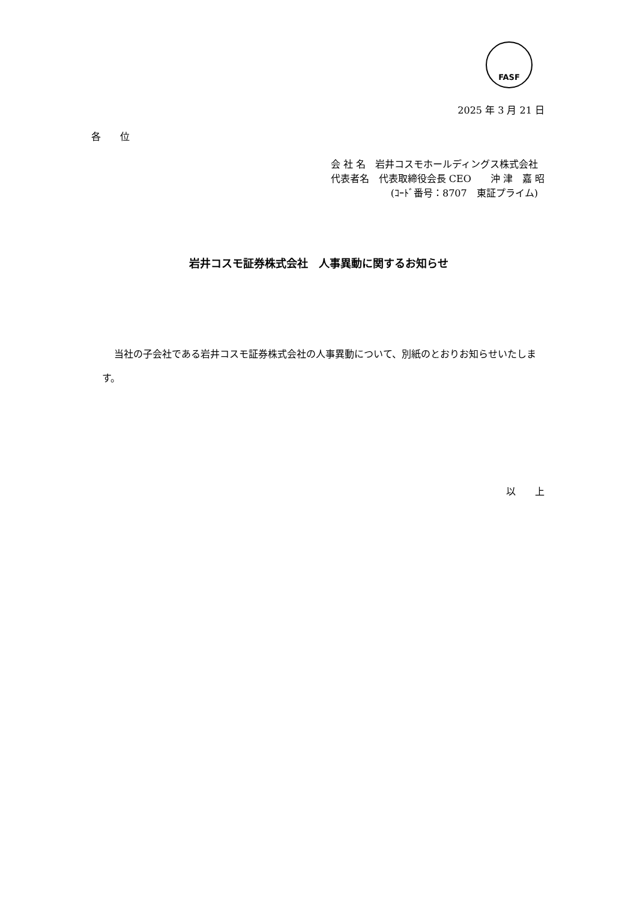FASF
2025 年 3 月 21 日
各　　位
会 社 名　岩井コスモホールディングス株式会社
代表者名　代表取締役会長 CEO　　沖 津　嘉 昭
(ｺｰﾄﾞ番号：8707　東証プライム)
岩井コスモ証券株式会社　人事異動に関するお知らせ
当社の子会社である岩井コスモ証券株式会社の人事異動について、別紙のとおりお知らせいたします。
以　　上